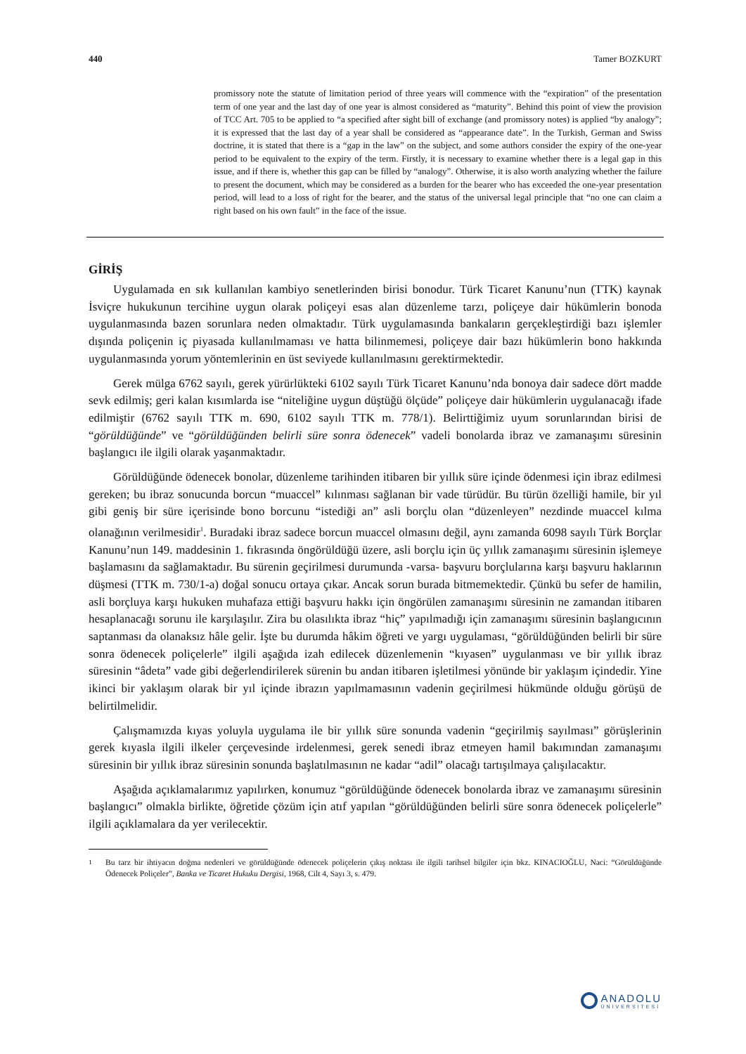440 Tamer BOZKURT
promissory note the statute of limitation period of three years will commence with the “expiration” of the presentation term of one year and the last day of one year is almost considered as “maturity”. Behind this point of view the provision of TCC Art. 705 to be applied to “a specified after sight bill of exchange (and promissory notes) is applied “by analogy”; it is expressed that the last day of a year shall be considered as “appearance date”. In the Turkish, German and Swiss doctrine, it is stated that there is a “gap in the law” on the subject, and some authors consider the expiry of the one-year period to be equivalent to the expiry of the term. Firstly, it is necessary to examine whether there is a legal gap in this issue, and if there is, whether this gap can be filled by “analogy”. Otherwise, it is also worth analyzing whether the failure to present the document, which may be considered as a burden for the bearer who has exceeded the one-year presentation period, will lead to a loss of right for the bearer, and the status of the universal legal principle that “no one can claim a right based on his own fault” in the face of the issue.
GİRİŞ
Uygulamada en sık kullanılan kambiyo senetlerinden birisi bonodur. Türk Ticaret Kanunu’nun (TTK) kaynak İsviçre hukukunun tercihine uygun olarak poliçeyi esas alan düzenleme tarzı, poliçeye dair hükümlerin bonoda uygulanmasında bazen sorunlara neden olmaktadır. Türk uygulamasında bankaların gerçekleştirdiği bazı işlemler dışında poliçenin iç piyasada kullanılmaması ve hatta bilinmemesi, poliçeye dair bazı hükümlerin bono hakkında uygulanmasında yorum yöntemlerinin en üst seviyede kullanılmasını gerektirmektedir.
Gerek mülga 6762 sayılı, gerek yürürlükteki 6102 sayılı Türk Ticaret Kanunu’nda bonoya dair sadece dört madde sevk edilmiş; geri kalan kısımlarda ise “niteliğine uygun düştüğü ölçüde” poliçeye dair hükümlerin uygulanacağı ifade edilmiştir (6762 sayılı TTK m. 690, 6102 sayılı TTK m. 778/1). Belirttiğimiz uyum sorunlarından birisi de “görüldüğünde” ve “görüldüğünden belirli süre sonra ödenecek” vadeli bonolarda ibraz ve zamanaşımı süresinin başlangıcı ile ilgili olarak yaşanmaktadır.
Görüldüğünde ödenecek bonolar, düzenleme tarihinden itibaren bir yıllık süre içinde ödenmesi için ibraz edilmesi gereken; bu ibraz sonucunda borcun “muaccel” kılınması sağlanan bir vade türüdür. Bu türün özelliği hamile, bir yıl gibi geniş bir süre içerisinde bono borcunu “istediği an” asli borçlu olan “düzenleyen” nezdinde muaccel kılma olanağının verilmesidir<sup>1</sup>. Buradaki ibraz sadece borcun muaccel olmasını değil, aynı zamanda 6098 sayılı Türk Borçlar Kanunu’nun 149. maddesinin 1. fıkrasında öngörüldüğü üzere, asli borçlu için üç yıllık zamanaşımı süresinin işlemeye başlamasını da sağlamaktadır. Bu sürenin geçirilmesi durumunda -varsa- başvuru borçlularına karşı başvuru haklarının düşmesi (TTK m. 730/1-a) doğal sonucu ortaya çıkar. Ancak sorun burada bitmemektedir. Çünkü bu sefer de hamilin, asli borçluya karşı hukuken muhafaza ettiği başvuru hakkı için öngörülen zamanaşımı süresinin ne zamandan itibaren hesaplanacağı sorunu ile karşılaşılır. Zira bu olasılıkta ibraz “hiç” yapılmadığı için zamanaşımı süresinin başlangıcının saptanması da olanaksız hâle gelir. İşte bu durumda hâkim öğreti ve yargı uygulaması, “görüldüğünden belirli bir süre sonra ödenecek poliçelerle” ilgili aşağıda izah edilecek düzenlemenin “kıyasen” uygulanması ve bir yıllık ibraz süresinin “âdeta” vade gibi değerlendirilerek sürenin bu andan itibaren işletilmesi yönünde bir yaklaşım içindedir. Yine ikinci bir yaklaşım olarak bir yıl içinde ibrazın yapılmamasının vadenin geçirilmesi hükmünde olduğu görüşü de belirtilmelidir.
Çalışmamızda kıyas yoluyla uygulama ile bir yıllık süre sonunda vadenin “geçirilmiş sayılması” görüşlerinin gerek kıyasla ilgili ilkeler çerçevesinde irdelenmesi, gerek senedi ibraz etmeyen hamil bakımından zamanaşımı süresinin bir yıllık ibraz süresinin sonunda başlatılmasının ne kadar “adil” olacağı tartışılmaya çalışılacaktır.
Aşağıda açıklamalarımız yapılırken, konumuz “görüldüğünde ödenecek bonolarda ibraz ve zamanaşımı süresinin başlangıcı” olmakla birlikte, öğretide çözüm için atıf yapılan “görüldüğünden belirli süre sonra ödenecek poliçelerle” ilgili açıklamalara da yer verilecektir.
<sup>1</sup> Bu tarz bir ihtiyacın doğma nedenleri ve görüldüğünde ödenecek poliçelerin çıkış noktası ile ilgili tarihsel bilgiler için bkz. KINACIOĞLU, Naci: “Görüldüğünde Ödenecek Poliçeler”, Banka ve Ticaret Hukuku Dergisi, 1968, Cilt 4, Sayı 3, s. 479.
ANADOLU
ÜNİVERSİTESİ